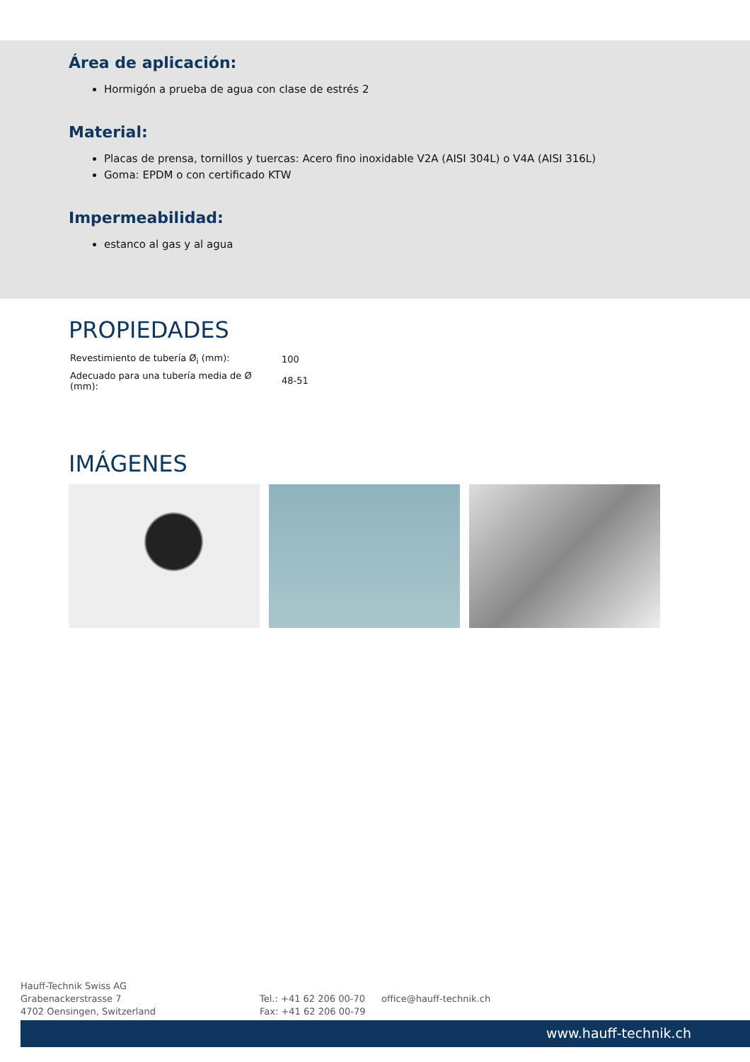Área de aplicación:
Hormigón a prueba de agua con clase de estrés 2
Material:
Placas de prensa, tornillos y tuercas: Acero fino inoxidable V2A (AISI 304L) o V4A (AISI 316L)
Goma: EPDM o con certificado KTW
Impermeabilidad:
estanco al gas y al agua
PROPIEDADES
| Revestimiento de tubería Ø<sub>i</sub> (mm): | 100 |
| Adecuado para una tubería media de Ø (mm): | 48-51 |
IMÁGENES
Hauff-Technik Swiss AG
Grabenackerstrasse 7
4702 Oensingen, Switzerland
Tel.: +41 62 206 00-70
Fax: +41 62 206 00-79
office@hauff-technik.ch
www.hauff-technik.ch